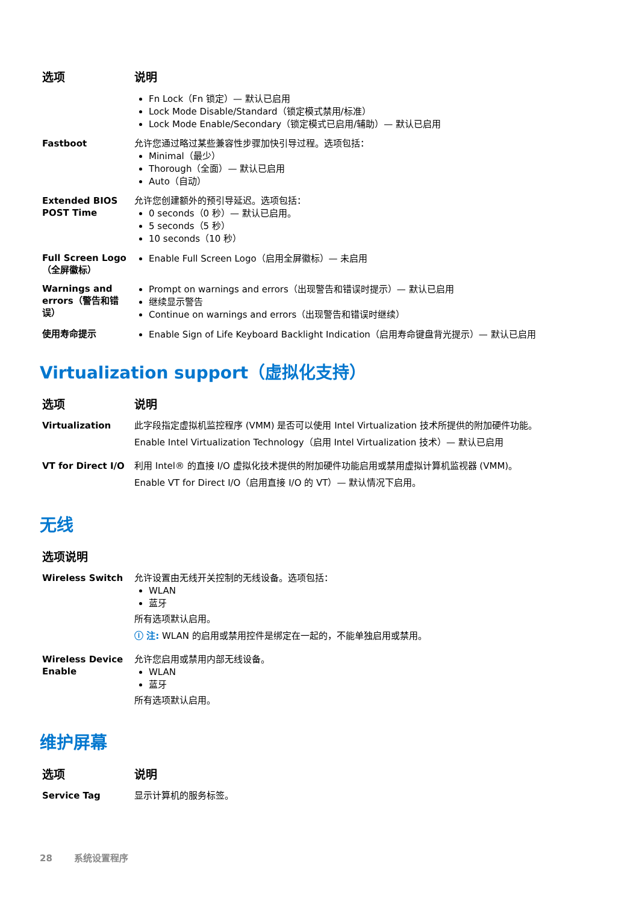| 选项 | 说明 |
| --- | --- |
| | Fn Lock（Fn 锁定）— 默认已启用 Lock Mode Disable/Standard（锁定模式禁用/标准） Lock Mode Enable/Secondary（锁定模式已启用/辅助）— 默认已启用 |
| Fastboot | 允许您通过略过某些兼容性步骤加快引导过程。选项包括： Minimal（最少） Thorough（全面）— 默认已启用 Auto（自动） |
| Extended BIOS POST Time | 允许您创建额外的预引导延迟。选项包括： 0 seconds（0 秒）— 默认已启用。 5 seconds（5 秒） 10 seconds（10 秒） |
| Full Screen Logo（全屏徽标） | Enable Full Screen Logo（启用全屏徽标）— 未启用 |
| Warnings and errors（警告和错误） | Prompt on warnings and errors（出现警告和错误时提示）— 默认已启用 继续显示警告 Continue on warnings and errors（出现警告和错误时继续） |
| 使用寿命提示 | Enable Sign of Life Keyboard Backlight Indication（启用寿命键盘背光提示）— 默认已启用 |
Virtualization support（虚拟化支持）
| 选项 | 说明 |
| --- | --- |
| Virtualization | 此字段指定虚拟机监控程序 (VMM) 是否可以使用 Intel Virtualization 技术所提供的附加硬件功能。 Enable Intel Virtualization Technology（启用 Intel Virtualization 技术）— 默认已启用 |
| VT for Direct I/O | 利用 Intel® 的直接 I/O 虚拟化技术提供的附加硬件功能启用或禁用虚拟计算机监视器 (VMM)。 Enable VT for Direct I/O（启用直接 I/O 的 VT）— 默认情况下启用。 |
无线
| 选项说明 | |
| --- | --- |
| Wireless Switch | 允许设置由无线开关控制的无线设备。选项包括： WLAN 蓝牙 所有选项默认启用。 ⓘ 注: WLAN 的启用或禁用控件是绑定在一起的，不能单独启用或禁用。 |
| Wireless Device Enable | 允许您启用或禁用内部无线设备。 WLAN 蓝牙 所有选项默认启用。 |
维护屏幕
| 选项 | 说明 |
| --- | --- |
| Service Tag | 显示计算机的服务标签。 |
28 系统设置程序